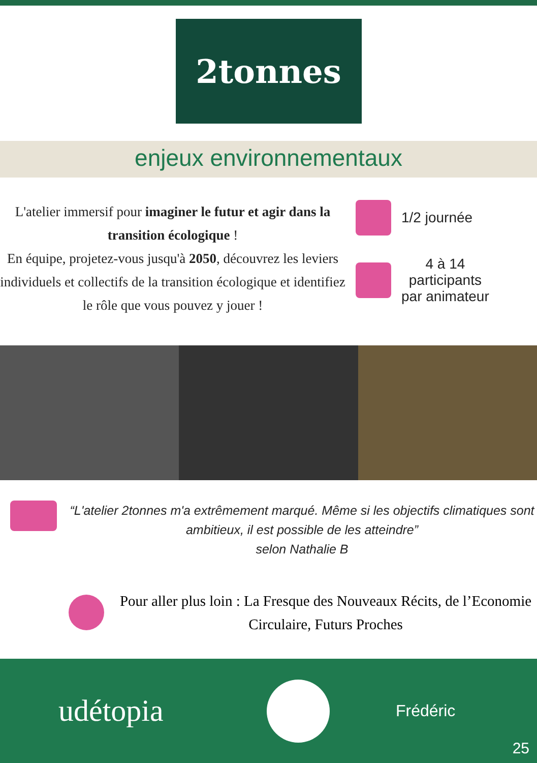2tonnes
enjeux environnementaux
L'atelier immersif pour imaginer le futur et agir dans la transition écologique !
En équipe, projetez-vous jusqu'à 2050, découvrez les leviers individuels et collectifs de la transition écologique et identifiez le rôle que vous pouvez y jouer !
1/2 journée
4 à 14
participants
par animateur
“L'atelier 2tonnes m'a extrêmement marqué. Même si les objectifs climatiques sont ambitieux, il est possible de les atteindre”
selon Nathalie B
Pour aller plus loin : La Fresque des Nouveaux Récits, de l’Economie Circulaire, Futurs Proches
udétopia
Frédéric
25